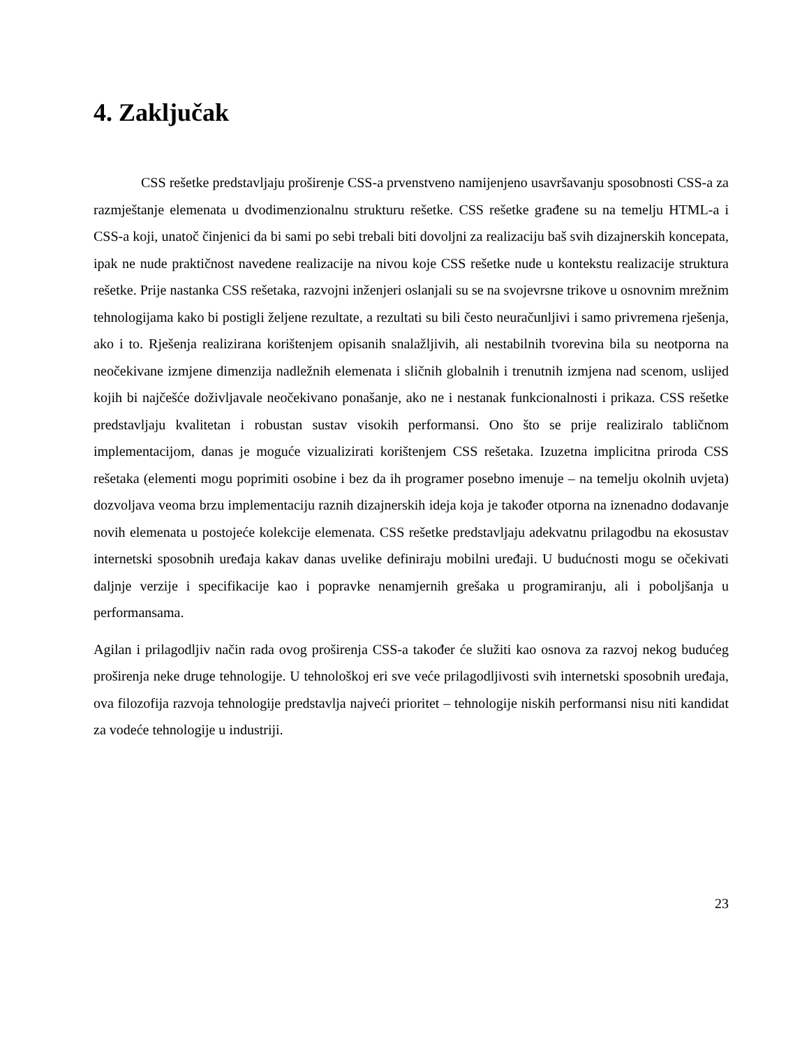4. Zaključak
CSS rešetke predstavljaju proširenje CSS-a prvenstveno namijenjeno usavršavanju sposobnosti CSS-a za razmještanje elemenata u dvodimenzionalnu strukturu rešetke. CSS rešetke građene su na temelju HTML-a i CSS-a koji, unatoč činjenici da bi sami po sebi trebali biti dovoljni za realizaciju baš svih dizajnerskih koncepata, ipak ne nude praktičnost navedene realizacije na nivou koje CSS rešetke nude u kontekstu realizacije struktura rešetke. Prije nastanka CSS rešetaka, razvojni inženjeri oslanjali su se na svojevrsne trikove u osnovnim mrežnim tehnologijama kako bi postigli željene rezultate, a rezultati su bili često neuračunljivi i samo privremena rješenja, ako i to. Rješenja realizirana korištenjem opisanih snalažljivih, ali nestabilnih tvorevina bila su neotporna na neočekivane izmjene dimenzija nadležnih elemenata i sličnih globalnih i trenutnih izmjena nad scenom, uslijed kojih bi najčešće doživljavale neočekivano ponašanje, ako ne i nestanak funkcionalnosti i prikaza. CSS rešetke predstavljaju kvalitetan i robustan sustav visokih performansi. Ono što se prije realiziralo tabličnom implementacijom, danas je moguće vizualizirati korištenjem CSS rešetaka. Izuzetna implicitna priroda CSS rešetaka (elementi mogu poprimiti osobine i bez da ih programer posebno imenuje – na temelju okolnih uvjeta) dozvoljava veoma brzu implementaciju raznih dizajnerskih ideja koja je također otporna na iznenadno dodavanje novih elemenata u postojeće kolekcije elemenata. CSS rešetke predstavljaju adekvatnu prilagodbu na ekosustav internetski sposobnih uređaja kakav danas uvelike definiraju mobilni uređaji. U budućnosti mogu se očekivati daljnje verzije i specifikacije kao i popravke nenamjernih grešaka u programiranju, ali i poboljšanja u performansama.
Agilan i prilagodljiv način rada ovog proširenja CSS-a također će služiti kao osnova za razvoj nekog budućeg proširenja neke druge tehnologije. U tehnološkoj eri sve veće prilagodljivosti svih internetski sposobnih uređaja, ova filozofija razvoja tehnologije predstavlja najveći prioritet – tehnologije niskih performansi nisu niti kandidat za vodeće tehnologije u industriji.
23